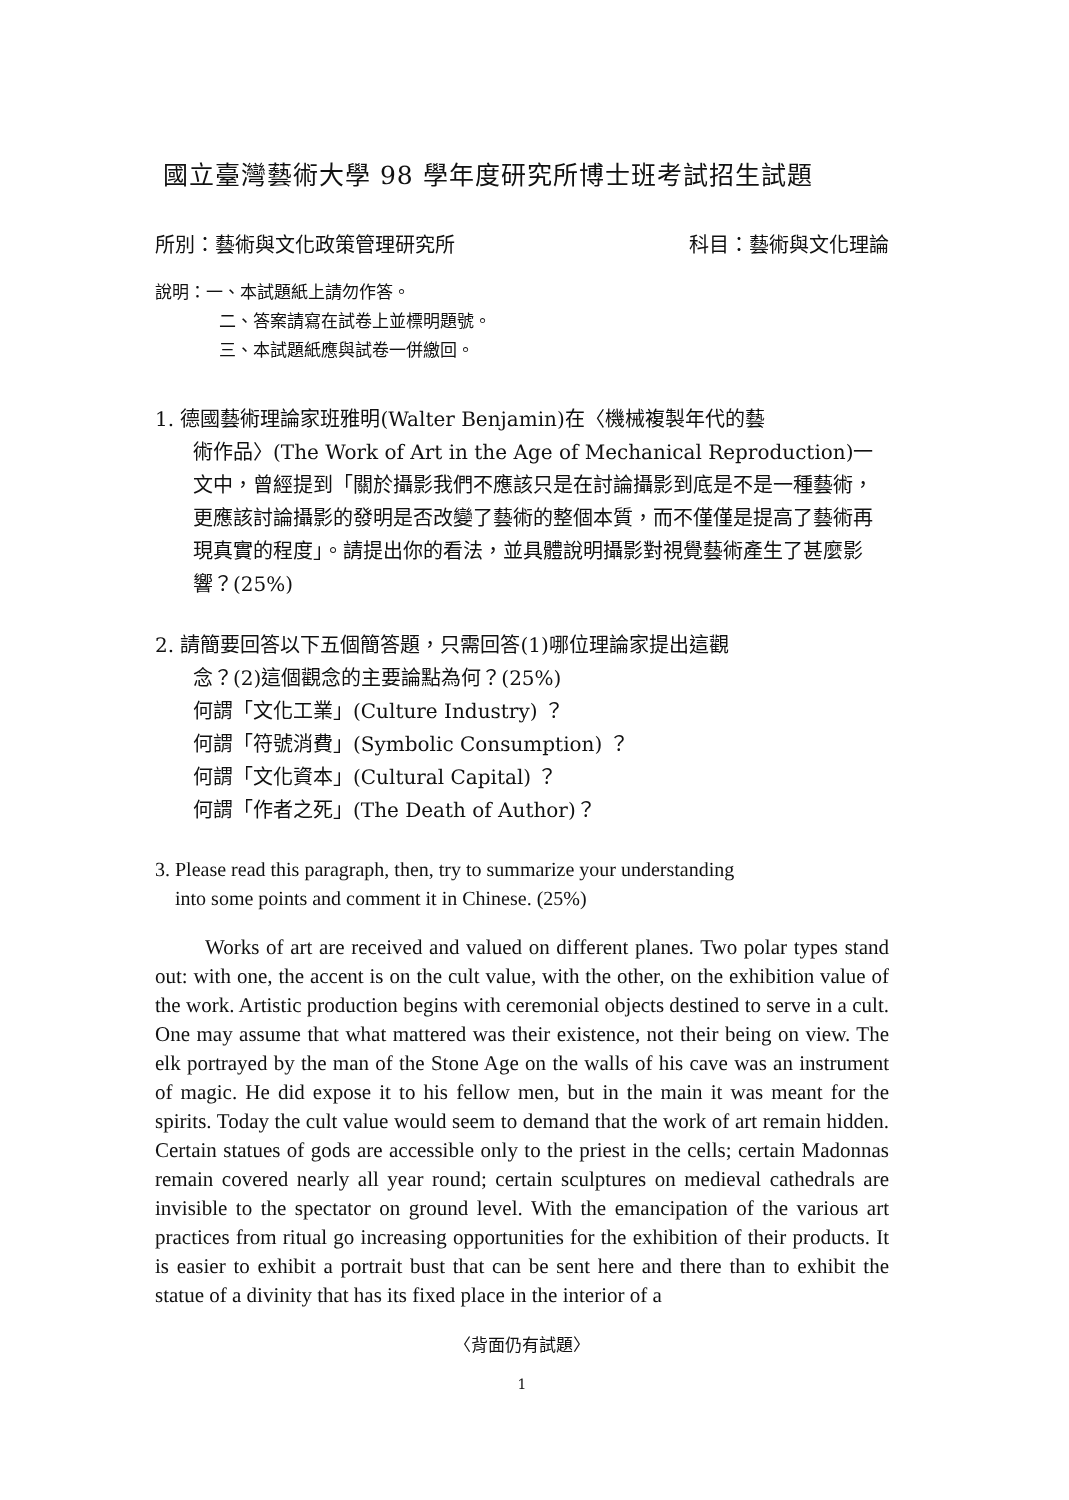國立臺灣藝術大學 98 學年度研究所博士班考試招生試題
所別：藝術與文化政策管理研究所 科目：藝術與文化理論
說明：一、本試題紙上請勿作答。
二、答案請寫在試卷上並標明題號。
三、本試題紙應與試卷一併繳回。
1. 德國藝術理論家班雅明(Walter Benjamin)在〈機械複製年代的藝
術作品〉(The Work of Art in the Age of Mechanical Reproduction)一文中，曾經提到「關於攝影我們不應該只是在討論攝影到底是不是一種藝術，更應該討論攝影的發明是否改變了藝術的整個本質，而不僅僅是提高了藝術再現真實的程度」。請提出你的看法，並具體說明攝影對視覺藝術產生了甚麼影響？(25%)
2. 請簡要回答以下五個簡答題，只需回答(1)哪位理論家提出這觀
念？(2)這個觀念的主要論點為何？(25%)
何謂「文化工業」(Culture Industry) ？
何謂「符號消費」(Symbolic Consumption) ？
何謂「文化資本」(Cultural Capital) ？
何謂「作者之死」(The Death of Author)？
3. Please read this paragraph, then, try to summarize your understanding
into some points and comment it in Chinese. (25%)
Works of art are received and valued on different planes. Two polar types stand out: with one, the accent is on the cult value, with the other, on the exhibition value of the work. Artistic production begins with ceremonial objects destined to serve in a cult. One may assume that what mattered was their existence, not their being on view. The elk portrayed by the man of the Stone Age on the walls of his cave was an instrument of magic. He did expose it to his fellow men, but in the main it was meant for the spirits. Today the cult value would seem to demand that the work of art remain hidden. Certain statues of gods are accessible only to the priest in the cells; certain Madonnas remain covered nearly all year round; certain sculptures on medieval cathedrals are invisible to the spectator on ground level. With the emancipation of the various art practices from ritual go increasing opportunities for the exhibition of their products. It is easier to exhibit a portrait bust that can be sent here and there than to exhibit the statue of a divinity that has its fixed place in the interior of a
〈背面仍有試題〉
1